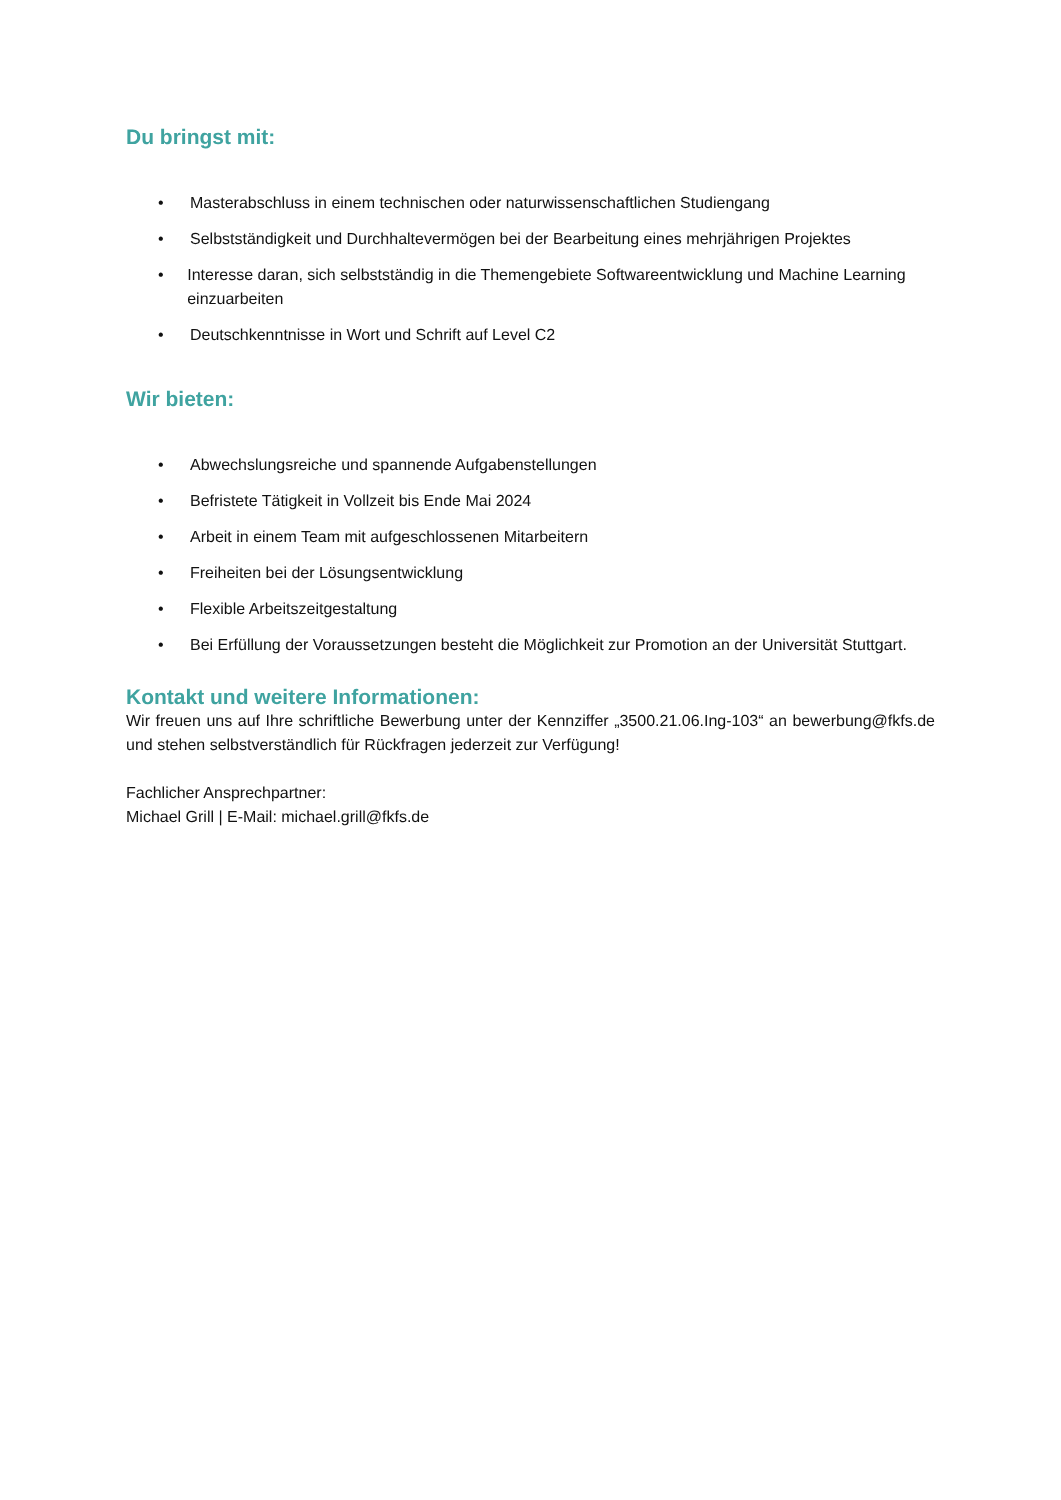Du bringst mit:
• Masterabschluss in einem technischen oder naturwissenschaftlichen Studiengang
• Selbstständigkeit und Durchhaltevermögen bei der Bearbeitung eines mehrjährigen Projektes
• Interesse daran, sich selbstständig in die Themengebiete Softwareentwicklung und Machine Learning einzuarbeiten
• Deutschkenntnisse in Wort und Schrift auf Level C2
Wir bieten:
• Abwechslungsreiche und spannende Aufgabenstellungen
• Befristete Tätigkeit in Vollzeit bis Ende Mai 2024
• Arbeit in einem Team mit aufgeschlossenen Mitarbeitern
• Freiheiten bei der Lösungsentwicklung
• Flexible Arbeitszeitgestaltung
• Bei Erfüllung der Voraussetzungen besteht die Möglichkeit zur Promotion an der Universität Stuttgart.
Kontakt und weitere Informationen:
Wir freuen uns auf Ihre schriftliche Bewerbung unter der Kennziffer „3500.21.06.Ing-103“ an bewerbung@fkfs.de und stehen selbstverständlich für Rückfragen jederzeit zur Verfügung!
Fachlicher Ansprechpartner:
Michael Grill | E-Mail: michael.grill@fkfs.de